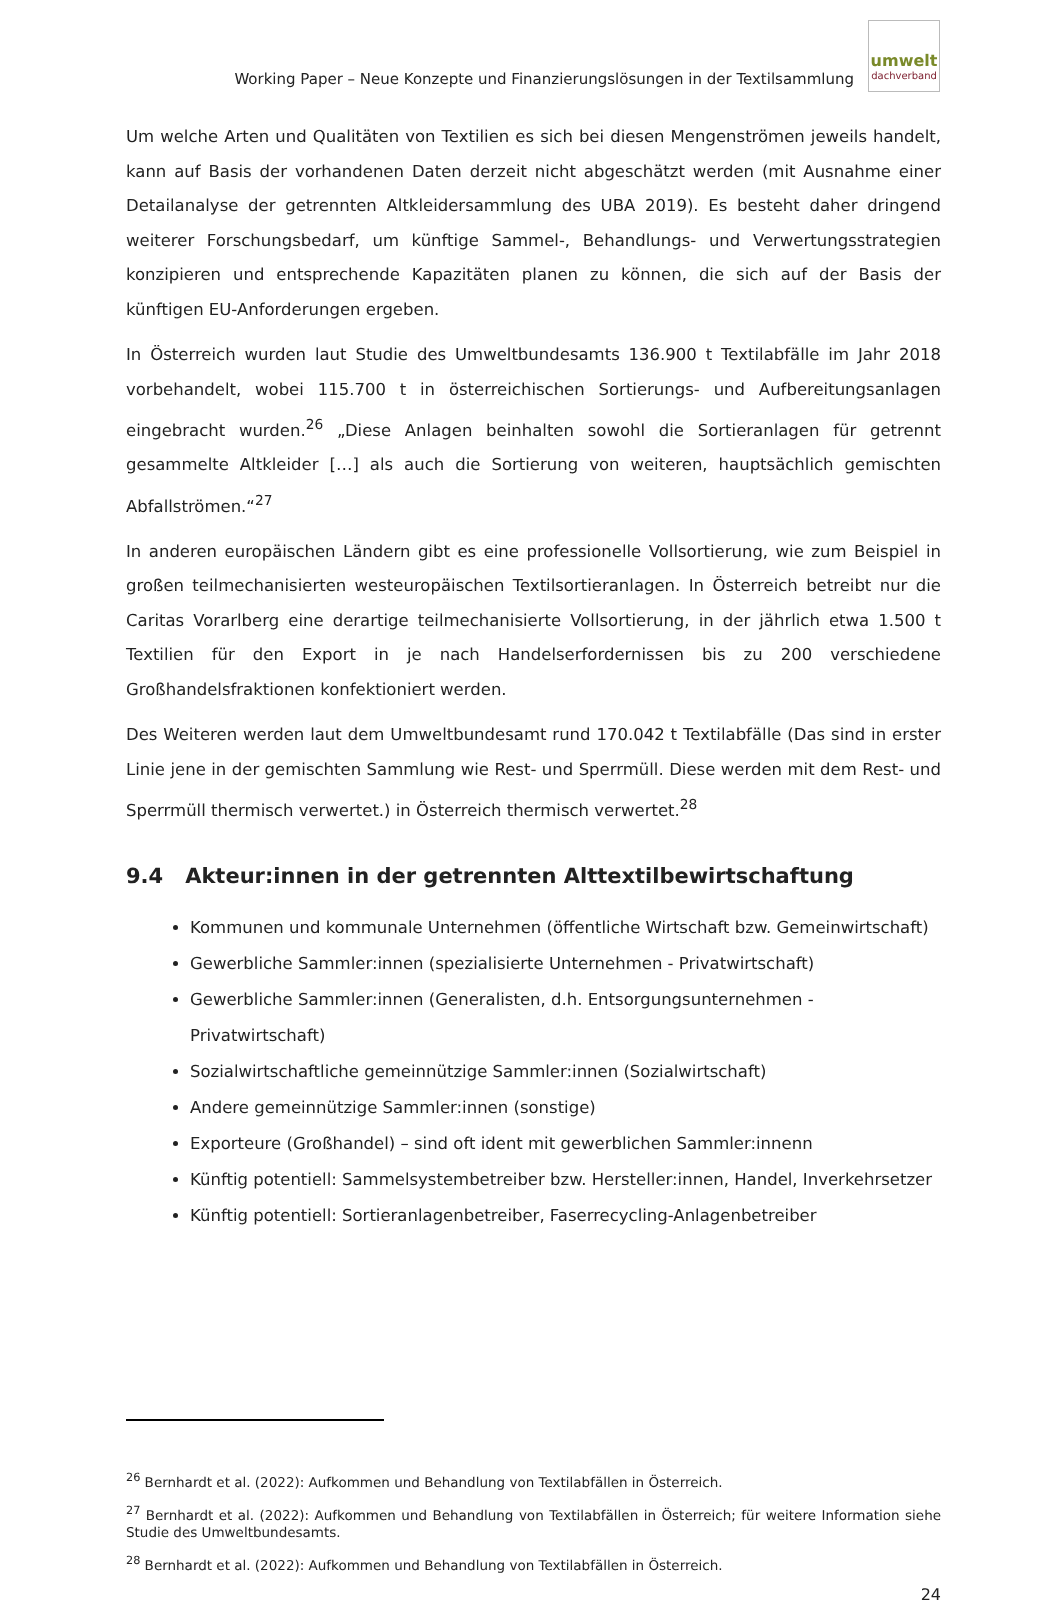Working Paper – Neue Konzepte und Finanzierungslösungen in der Textilsammlung
umwelt
dachverband
Um welche Arten und Qualitäten von Textilien es sich bei diesen Mengenströmen jeweils handelt, kann auf Basis der vorhandenen Daten derzeit nicht abgeschätzt werden (mit Ausnahme einer Detailanalyse der getrennten Altkleidersammlung des UBA 2019). Es besteht daher dringend weiterer Forschungsbedarf, um künftige Sammel-, Behandlungs- und Verwertungsstrategien konzipieren und entsprechende Kapazitäten planen zu können, die sich auf der Basis der künftigen EU-Anforderungen ergeben.
In Österreich wurden laut Studie des Umweltbundesamts 136.900 t Textilabfälle im Jahr 2018 vorbehandelt, wobei 115.700 t in österreichischen Sortierungs- und Aufbereitungsanlagen eingebracht wurden.<sup>26</sup> „Diese Anlagen beinhalten sowohl die Sortieranlagen für getrennt gesammelte Altkleider […] als auch die Sortierung von weiteren, hauptsächlich gemischten Abfallströmen.“<sup>27</sup>
In anderen europäischen Ländern gibt es eine professionelle Vollsortierung, wie zum Beispiel in großen teilmechanisierten westeuropäischen Textilsortieranlagen. In Österreich betreibt nur die Caritas Vorarlberg eine derartige teilmechanisierte Vollsortierung, in der jährlich etwa 1.500 t Textilien für den Export in je nach Handelserfordernissen bis zu 200 verschiedene Großhandelsfraktionen konfektioniert werden.
Des Weiteren werden laut dem Umweltbundesamt rund 170.042 t Textilabfälle (Das sind in erster Linie jene in der gemischten Sammlung wie Rest- und Sperrmüll. Diese werden mit dem Rest- und Sperrmüll thermisch verwertet.) in Österreich thermisch verwertet.<sup>28</sup>
9.4 Akteur:innen in der getrennten Alttextilbewirtschaftung
Kommunen und kommunale Unternehmen (öffentliche Wirtschaft bzw. Gemeinwirtschaft)
Gewerbliche Sammler:innen (spezialisierte Unternehmen - Privatwirtschaft)
Gewerbliche Sammler:innen (Generalisten, d.h. Entsorgungsunternehmen - Privatwirtschaft)
Sozialwirtschaftliche gemeinnützige Sammler:innen (Sozialwirtschaft)
Andere gemeinnützige Sammler:innen (sonstige)
Exporteure (Großhandel) – sind oft ident mit gewerblichen Sammler:innenn
Künftig potentiell: Sammelsystembetreiber bzw. Hersteller:innen, Handel, Inverkehrsetzer
Künftig potentiell: Sortieranlagenbetreiber, Faserrecycling-Anlagenbetreiber
<sup>26</sup> Bernhardt et al. (2022): Aufkommen und Behandlung von Textilabfällen in Österreich.
<sup>27</sup> Bernhardt et al. (2022): Aufkommen und Behandlung von Textilabfällen in Österreich; für weitere Information siehe Studie des Umweltbundesamts.
<sup>28</sup> Bernhardt et al. (2022): Aufkommen und Behandlung von Textilabfällen in Österreich.
24